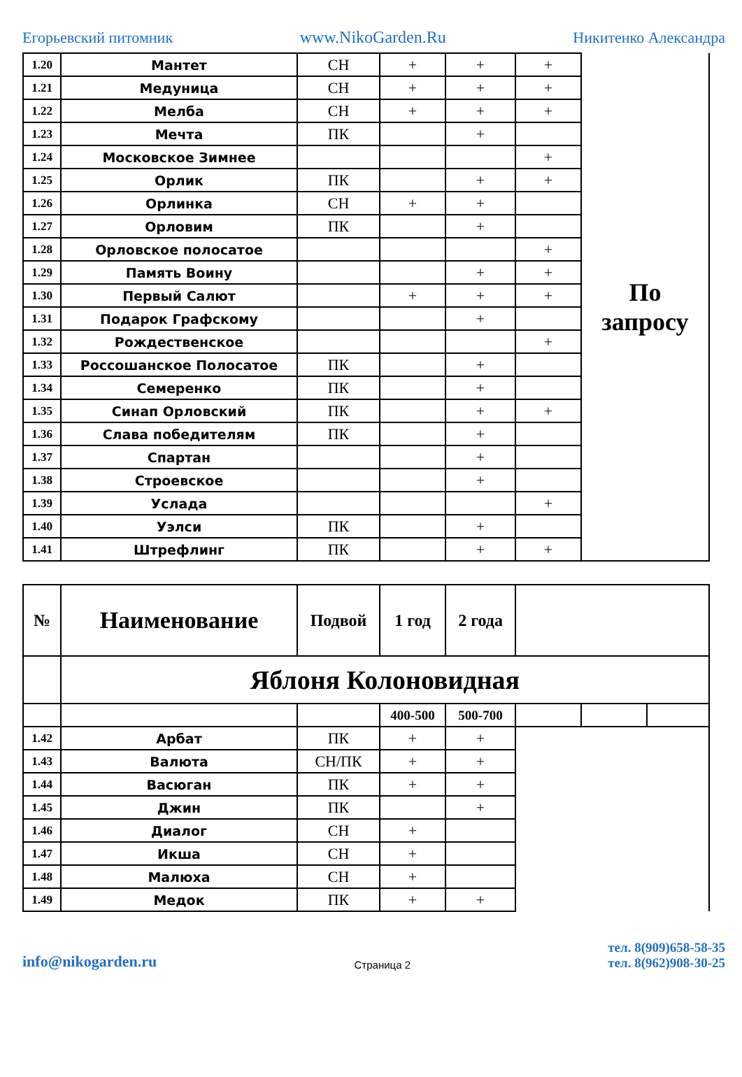Егорьевский питомник www.NikoGarden.Ru Никитенко Александра
| 1.20 | Мантет | СН | + | + | + | По запросу |
| 1.21 | Медуница | СН | + | + | + | |
| 1.22 | Мелба | СН | + | + | + | |
| 1.23 | Мечта | ПК | | + | | |
| 1.24 | Московское Зимнее | | | | + | |
| 1.25 | Орлик | ПК | | + | + | |
| 1.26 | Орлинка | СН | + | + | | |
| 1.27 | Орловим | ПК | | + | | |
| 1.28 | Орловское полосатое | | | | + | |
| 1.29 | Память Воину | | | + | + | |
| 1.30 | Первый Салют | | + | + | + | |
| 1.31 | Подарок Графскому | | | + | | |
| 1.32 | Рождественское | | | | + | |
| 1.33 | Россошанское Полосатое | ПК | | + | | |
| 1.34 | Семеренко | ПК | | + | | |
| 1.35 | Синап Орловский | ПК | | + | + | |
| 1.36 | Слава победителям | ПК | | + | | |
| 1.37 | Спартан | | | + | | |
| 1.38 | Строевское | | | + | | |
| 1.39 | Услада | | | | + | |
| 1.40 | Уэлси | ПК | | + | | |
| 1.41 | Штрефлинг | ПК | | + | + | |
| № | Наименование | Подвой | 1 год | 2 года | | | |
| --- | --- | --- | --- | --- | --- | --- | --- |
| | Яблоня Колоновидная | | | | | | |
| | | | 400-500 | 500-700 | | | |
| 1.42 | Арбат | ПК | + | + | | | |
| 1.43 | Валюта | СН/ПК | + | + | | | |
| 1.44 | Васюган | ПК | + | + | | | |
| 1.45 | Джин | ПК | | + | | | |
| 1.46 | Диалог | СН | + | | | | |
| 1.47 | Икша | СН | + | | | | |
| 1.48 | Малюха | СН | + | | | | |
| 1.49 | Медок | ПК | + | + | | | |
info@nikogarden.ru Страница 2 тел. 8(909)658-58-35
тел. 8(962)908-30-25